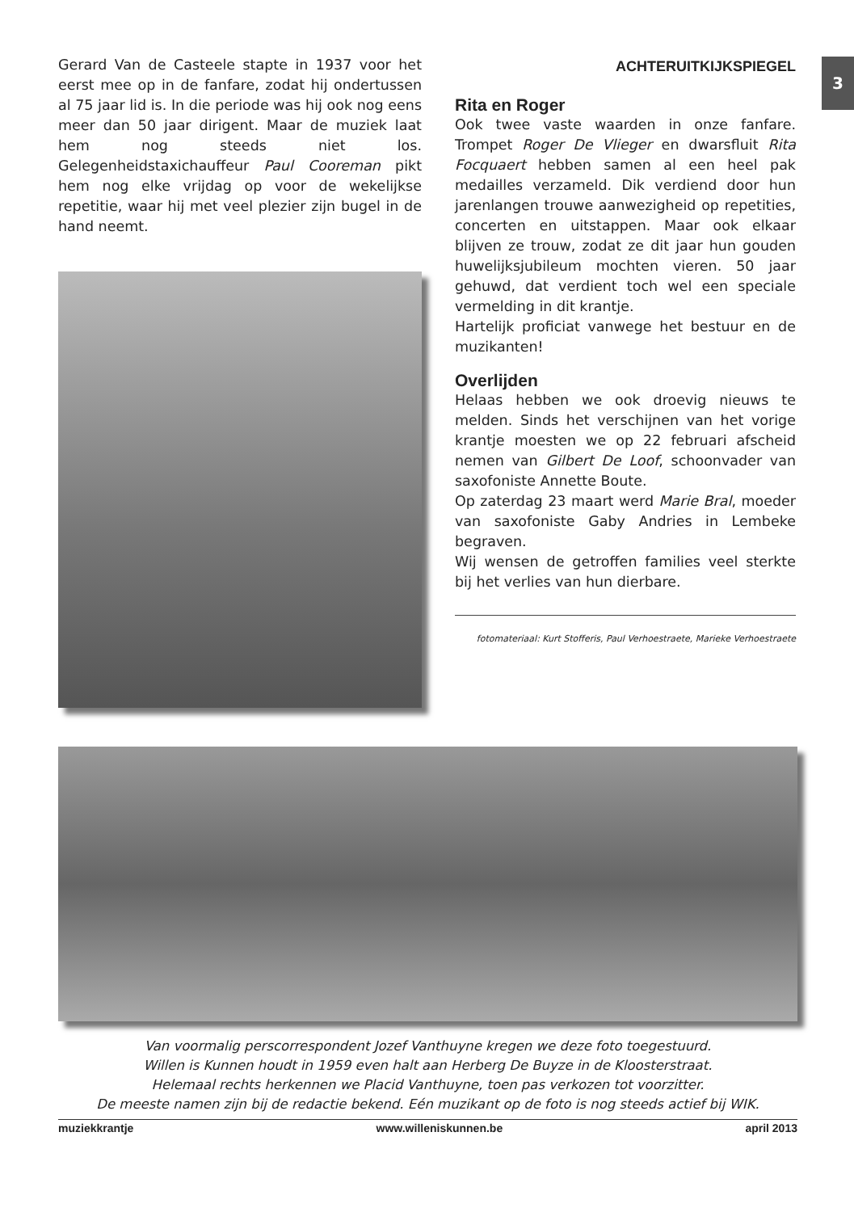Gerard Van de Casteele stapte in 1937 voor het eerst mee op in de fanfare, zodat hij ondertussen al 75 jaar lid is. In die periode was hij ook nog eens meer dan 50 jaar dirigent. Maar de muziek laat hem nog steeds niet los. Gelegenheidstaxichauffeur Paul Cooreman pikt hem nog elke vrijdag op voor de wekelijkse repetitie, waar hij met veel plezier zijn bugel in de hand neemt.
3
ACHTERUITKIJKSPIEGEL
Rita en Roger
Ook twee vaste waarden in onze fanfare. Trompet Roger De Vlieger en dwarsfluit Rita Focquaert hebben samen al een heel pak medailles verzameld. Dik verdiend door hun jarenlangen trouwe aanwezigheid op repetities, concerten en uitstappen. Maar ook elkaar blijven ze trouw, zodat ze dit jaar hun gouden huwelijksjubileum mochten vieren. 50 jaar gehuwd, dat verdient toch wel een speciale vermelding in dit krantje.
Hartelijk proficiat vanwege het bestuur en de muzikanten!
Overlijden
Helaas hebben we ook droevig nieuws te melden. Sinds het verschijnen van het vorige krantje moesten we op 22 februari afscheid nemen van Gilbert De Loof, schoonvader van saxofoniste Annette Boute.
Op zaterdag 23 maart werd Marie Bral, moeder van saxofoniste Gaby Andries in Lembeke begraven.
Wij wensen de getroffen families veel sterkte bij het verlies van hun dierbare.
fotomateriaal: Kurt Stofferis, Paul Verhoestraete, Marieke Verhoestraete
Van voormalig perscorrespondent Jozef Vanthuyne kregen we deze foto toegestuurd.
Willen is Kunnen houdt in 1959 even halt aan Herberg De Buyze in de Kloosterstraat.
Helemaal rechts herkennen we Placid Vanthuyne, toen pas verkozen tot voorzitter.
De meeste namen zijn bij de redactie bekend. Eén muzikant op de foto is nog steeds actief bij WIK.
muziekkrantje www.willeniskunnen.be april 2013